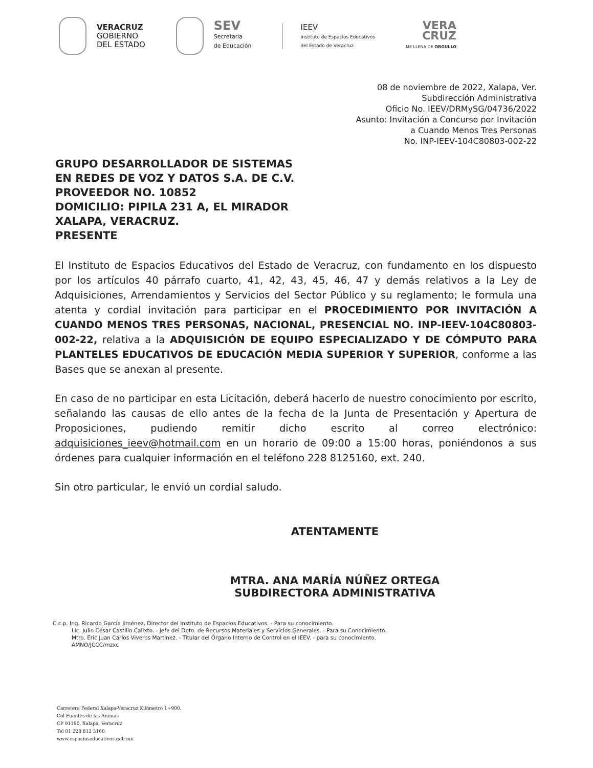VERACRUZ
GOBIERNO
DEL ESTADO
SEV
Secretaría
de Educación
IEEV
Instituto de Espacios Educativos
del Estado de Veracruz
VERA
CRUZ
ME LLENA DE ORGULLO
08 de noviembre de 2022, Xalapa, Ver.
Subdirección Administrativa
Oficio No. IEEV/DRMySG/04736/2022
Asunto: Invitación a Concurso por Invitación
a Cuando Menos Tres Personas
No. INP-IEEV-104C80803-002-22
GRUPO DESARROLLADOR DE SISTEMAS
EN REDES DE VOZ Y DATOS S.A. DE C.V.
PROVEEDOR NO. 10852
DOMICILIO: PIPILA 231 A, EL MIRADOR
XALAPA, VERACRUZ.
PRESENTE
El Instituto de Espacios Educativos del Estado de Veracruz, con fundamento en los dispuesto por los artículos 40 párrafo cuarto, 41, 42, 43, 45, 46, 47 y demás relativos a la Ley de Adquisiciones, Arrendamientos y Servicios del Sector Público y su reglamento; le formula una atenta y cordial invitación para participar en el PROCEDIMIENTO POR INVITACIÓN A CUANDO MENOS TRES PERSONAS, NACIONAL, PRESENCIAL NO. INP-IEEV-104C80803-002-22, relativa a la ADQUISICIÓN DE EQUIPO ESPECIALIZADO Y DE CÓMPUTO PARA PLANTELES EDUCATIVOS DE EDUCACIÓN MEDIA SUPERIOR Y SUPERIOR, conforme a las Bases que se anexan al presente.
En caso de no participar en esta Licitación, deberá hacerlo de nuestro conocimiento por escrito, señalando las causas de ello antes de la fecha de la Junta de Presentación y Apertura de Proposiciones, pudiendo remitir dicho escrito al correo electrónico: adquisiciones_ieev@hotmail.com en un horario de 09:00 a 15:00 horas, poniéndonos a sus órdenes para cualquier información en el teléfono 228 8125160, ext. 240.
Sin otro particular, le envió un cordial saludo.
ATENTAMENTE
MTRA. ANA MARÍA NÚÑEZ ORTEGA
SUBDIRECTORA ADMINISTRATIVA
C.c.p. Ing. Ricardo García Jiménez. Director del Instituto de Espacios Educativos. - Para su conocimiento.
Lic. Julio César Castillo Calixto. - Jefe del Dpto. de Recursos Materiales y Servicios Generales. - Para su Conocimiento.
Mtro. Eric Juan Carlos Viveros Martinez. - Titular del Órgano Interno de Control en el IEEV. - para su conocimiento.
AMNO/JCCC/mzxc
Carretera Federal Xalapa-Veracruz Kilómetro 1+900,
Col Fuentes de las Animas
CP 91190, Xalapa, Veracruz
Tel 01 228 812 5160
www.espacioseducativos.gob.mx